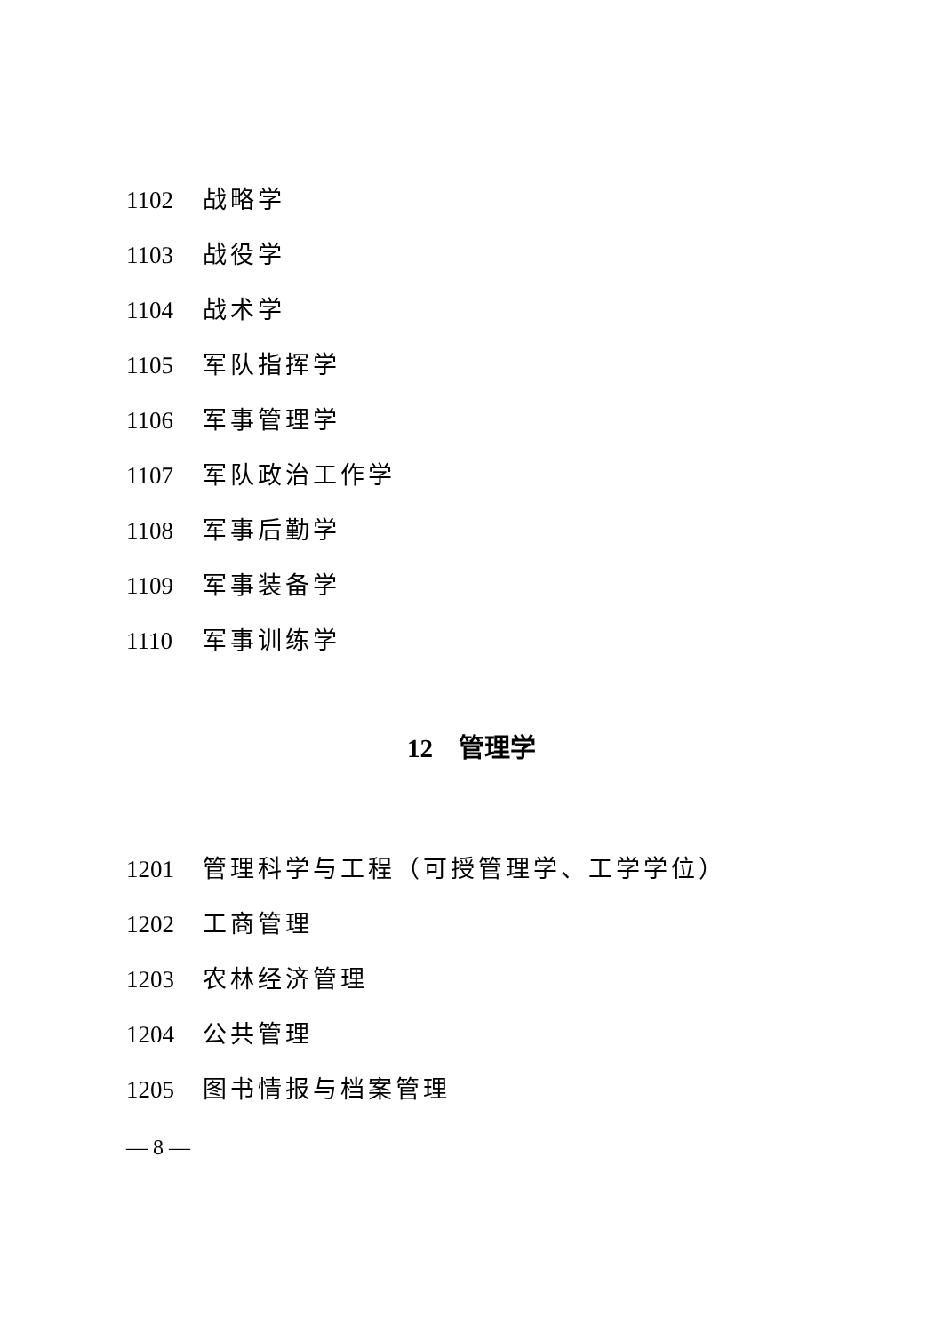1102 战略学
1103 战役学
1104 战术学
1105 军队指挥学
1106 军事管理学
1107 军队政治工作学
1108 军事后勤学
1109 军事装备学
1110 军事训练学
12　管理学
1201 管理科学与工程（可授管理学、工学学位）
1202 工商管理
1203 农林经济管理
1204 公共管理
1205 图书情报与档案管理
— 8 —